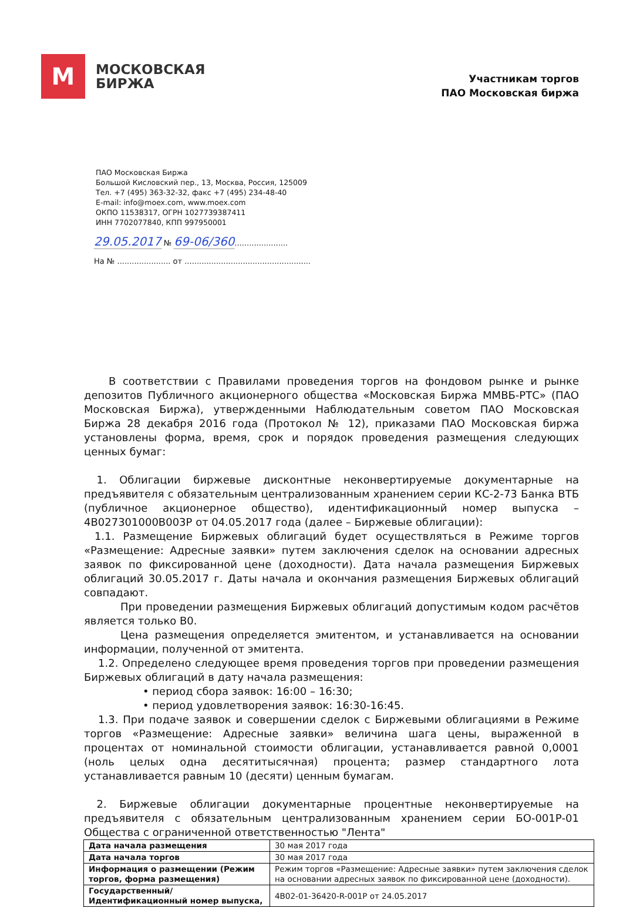М
МОСКОВСКАЯ
БИРЖА
Участникам торгов
ПАО Московская биржа
ПАО Московская Биржа
Большой Кисловский пер., 13, Москва, Россия, 125009
Тел. +7 (495) 363-32-32, факс +7 (495) 234-48-40
E-mail: info@moex.com, www.moex.com
ОКПО 11538317, ОГРН 1027739387411
ИНН 7702077840, КПП 997950001
29.05.2017 № 69-06/360......................
На № ...................... от ....................................................
В соответствии с Правилами проведения торгов на фондовом рынке и рынке депозитов Публичного акционерного общества «Московская Биржа ММВБ-РТС» (ПАО Московская Биржа), утвержденными Наблюдательным советом ПАО Московская Биржа 28 декабря 2016 года (Протокол № 12), приказами ПАО Московская биржа установлены форма, время, срок и порядок проведения размещения следующих ценных бумаг:
1. Облигации биржевые дисконтные неконвертируемые документарные на предъявителя с обязательным централизованным хранением серии КС-2-73 Банка ВТБ (публичное акционерное общество), идентификационный номер выпуска – 4B027301000B003P от 04.05.2017 года (далее – Биржевые облигации):
1.1. Размещение Биржевых облигаций будет осуществляться в Режиме торгов «Размещение: Адресные заявки» путем заключения сделок на основании адресных заявок по фиксированной цене (доходности). Дата начала размещения Биржевых облигаций 30.05.2017 г. Даты начала и окончания размещения Биржевых облигаций совпадают.
При проведении размещения Биржевых облигаций допустимым кодом расчётов является только В0.
Цена размещения определяется эмитентом, и устанавливается на основании информации, полученной от эмитента.
1.2. Определено следующее время проведения торгов при проведении размещения Биржевых облигаций в дату начала размещения:
• период сбора заявок: 16:00 – 16:30;
• период удовлетворения заявок: 16:30-16:45.
1.3. При подаче заявок и совершении сделок с Биржевыми облигациями в Режиме торгов «Размещение: Адресные заявки» величина шага цены, выраженной в процентах от номинальной стоимости облигации, устанавливается равной 0,0001 (ноль целых одна десятитысячная) процента; размер стандартного лота устанавливается равным 10 (десяти) ценным бумагам.
2. Биржевые облигации документарные процентные неконвертируемые на предъявителя с обязательным централизованным хранением серии БО-001Р-01 Общества с ограниченной ответственностью "Лента"
| Дата начала размещения | 30 мая 2017 года |
| Дата начала торгов | 30 мая 2017 года |
| Информация о размещении (Режим торгов, форма размещения) | Режим торгов «Размещение: Адресные заявки» путем заключения сделок на основании адресных заявок по фиксированной цене (доходности). |
| Государственный/ Идентификационный номер выпуска, | 4B02-01-36420-R-001P от 24.05.2017 |